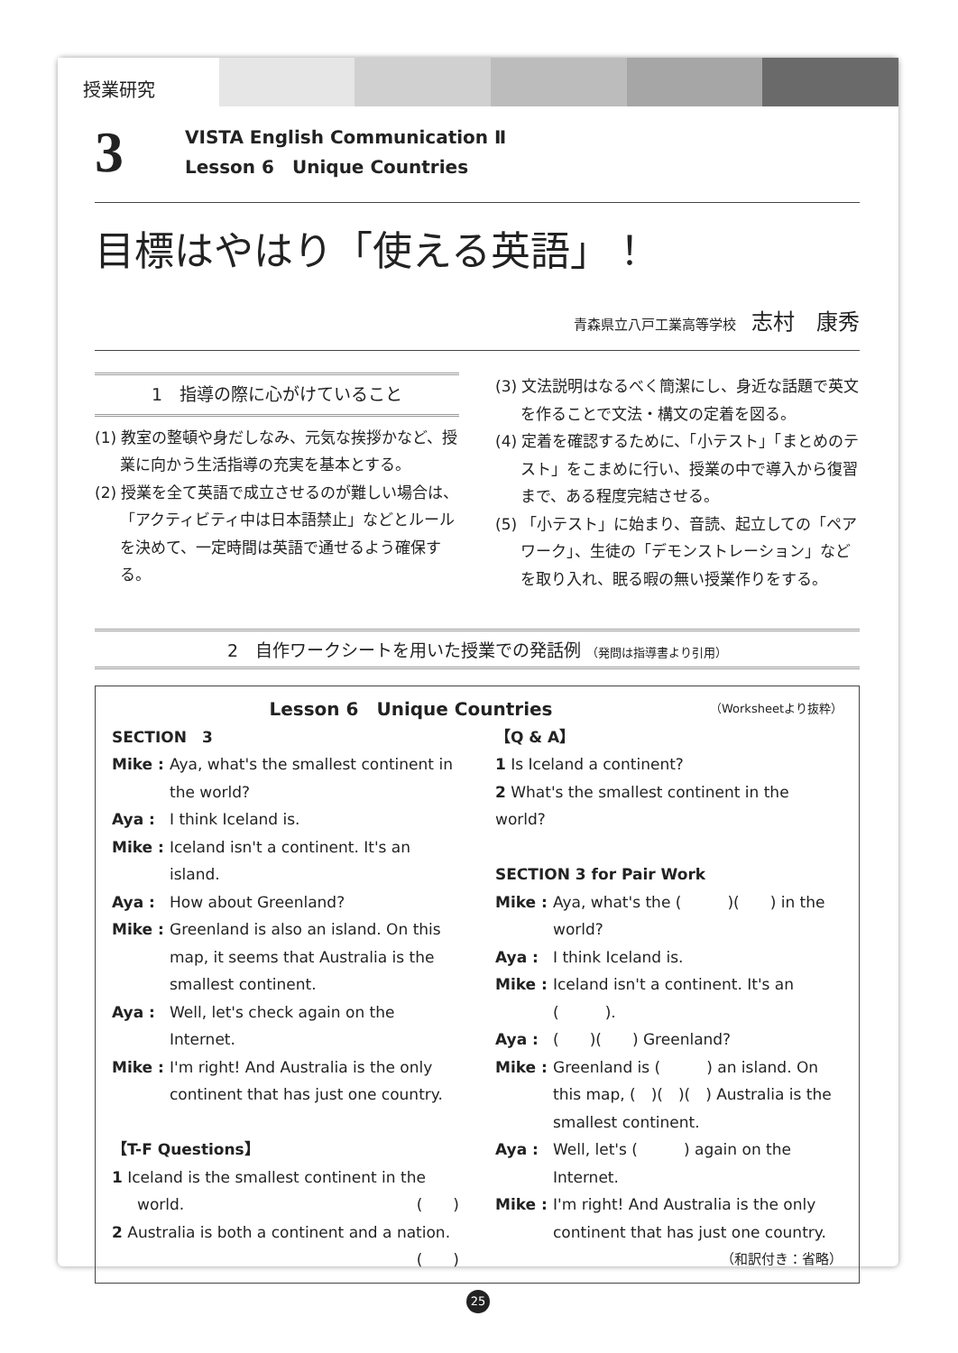授業研究
3
VISTA English Communication Ⅱ
Lesson 6　Unique Countries
目標はやはり「使える英語」！
青森県立八戸工業高等学校 志村　康秀
1　指導の際に心がけていること
(1) 教室の整頓や身だしなみ、元気な挨拶かなど、授業に向かう生活指導の充実を基本とする。
(2) 授業を全て英語で成立させるのが難しい場合は、「アクティビティ中は日本語禁止」などとルールを決めて、一定時間は英語で通せるよう確保する。
(3) 文法説明はなるべく簡潔にし、身近な話題で英文を作ることで文法・構文の定着を図る。
(4) 定着を確認するために、「小テスト」「まとめのテスト」をこまめに行い、授業の中で導入から復習まで、ある程度完結させる。
(5) 「小テスト」に始まり、音読、起立しての「ペアワーク」、生徒の「デモンストレーション」などを取り入れ、眠る暇の無い授業作りをする。
2　自作ワークシートを用いた授業での発話例 （発問は指導書より引用）
Lesson 6　Unique Countries （Worksheetより抜粋）
SECTION　3
Mike : Aya, what's the smallest continent in the world?
Aya : I think Iceland is.
Mike : Iceland isn't a continent. It's an island.
Aya : How about Greenland?
Mike : Greenland is also an island. On this map, it seems that Australia is the smallest continent.
Aya : Well, let's check again on the Internet.
Mike : I'm right! And Australia is the only continent that has just one country.
【T-F Questions】
1 Iceland is the smallest continent in the world. (　　)
2 Australia is both a continent and a nation.
(　　)
【Q & A】
1 Is Iceland a continent?
2 What's the smallest continent in the world?
SECTION 3 for Pair Work
Mike : Aya, what's the (　　　)(　　) in the world?
Aya : I think Iceland is.
Mike : Iceland isn't a continent. It's an (　　　).
Aya : (　　)(　　) Greenland?
Mike : Greenland is (　　　) an island. On this map, (　)(　)(　) Australia is the smallest continent.
Aya : Well, let's (　　　) again on the Internet.
Mike : I'm right! And Australia is the only continent that has just one country.
（和訳付き：省略）
25